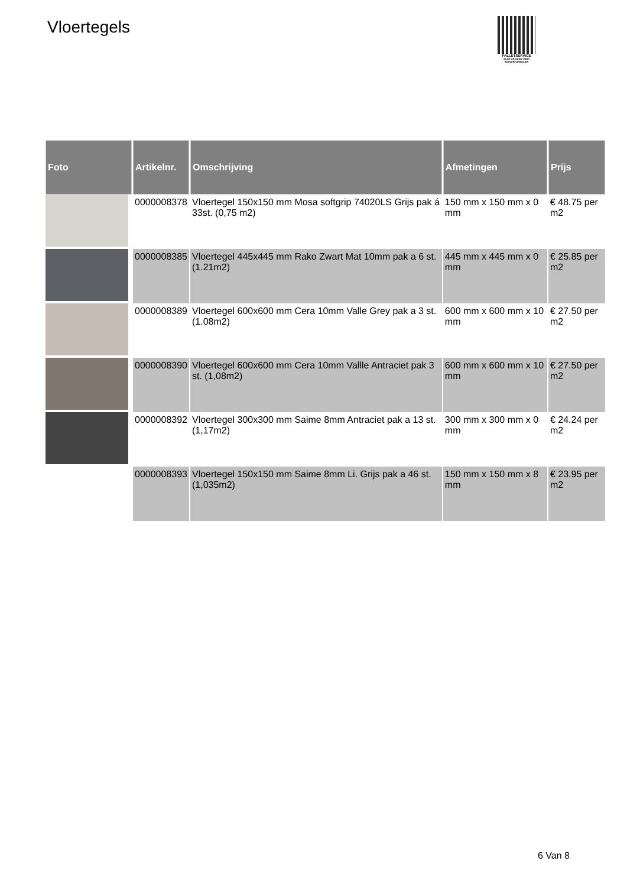Vloertegels
PALLETSERVICE
SCAN QR-CODE VOOR RETOURFORMULIER
| Foto | Artikelnr. | Omschrijving | Afmetingen | Prijs |
| --- | --- | --- | --- | --- |
| | 0000008378 | Vloertegel 150x150 mm Mosa softgrip 74020LS Grijs pak á 33st. (0,75 m2) | 150 mm x 150 mm x 0 mm | € 48.75 per m2 |
| | 0000008385 | Vloertegel 445x445 mm Rako Zwart Mat 10mm pak a 6 st. (1.21m2) | 445 mm x 445 mm x 0 mm | € 25.85 per m2 |
| | 0000008389 | Vloertegel 600x600 mm Cera 10mm Valle Grey pak a 3 st. (1.08m2) | 600 mm x 600 mm x 10 mm | € 27.50 per m2 |
| | 0000008390 | Vloertegel 600x600 mm Cera 10mm Vallle Antraciet pak 3 st. (1,08m2) | 600 mm x 600 mm x 10 mm | € 27.50 per m2 |
| | 0000008392 | Vloertegel 300x300 mm Saime 8mm Antraciet pak a 13 st. (1,17m2) | 300 mm x 300 mm x 0 mm | € 24.24 per m2 |
| | 0000008393 | Vloertegel 150x150 mm Saime 8mm Li. Grijs pak a 46 st. (1,035m2) | 150 mm x 150 mm x 8 mm | € 23.95 per m2 |
6 Van 8